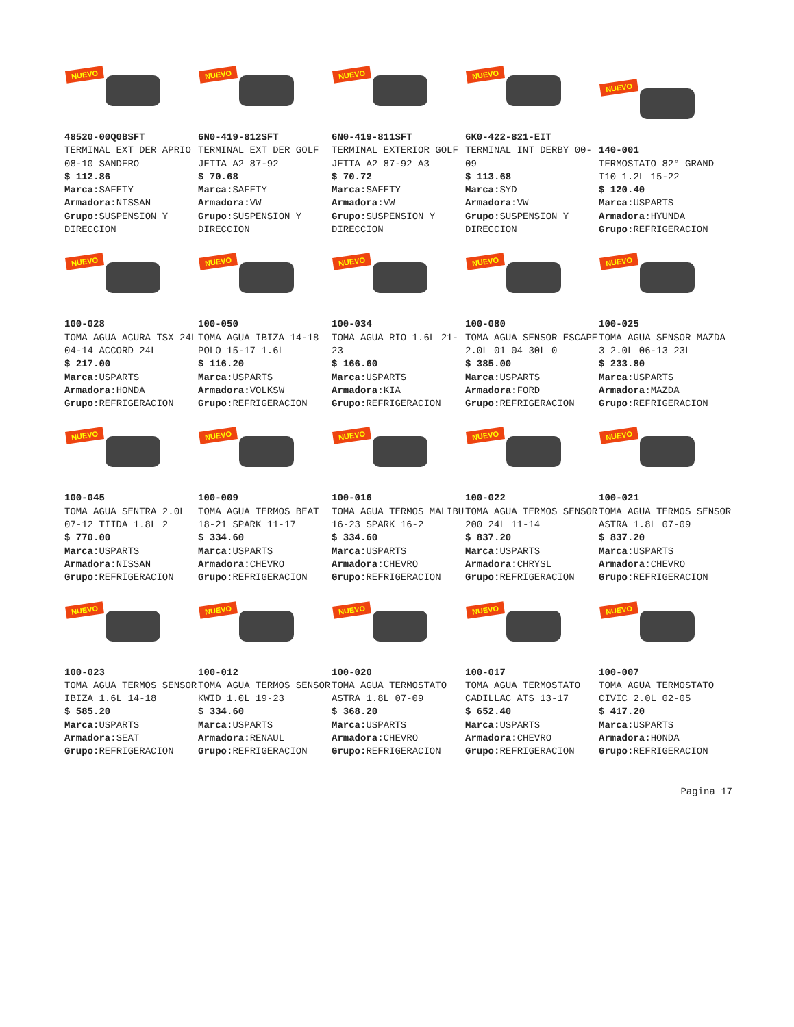NUEVO
48520-00Q0BSFT
TERMINAL EXT DER APRIO 08-10 SANDERO
$ 112.86
Marca: SAFETY
Armadora: NISSAN
Grupo: SUSPENSION Y DIRECCION
NUEVO
6N0-419-812SFT
TERMINAL EXT DER GOLF JETTA A2 87-92
$ 70.68
Marca: SAFETY
Armadora: VW
Grupo: SUSPENSION Y DIRECCION
NUEVO
6N0-419-811SFT
TERMINAL EXTERIOR GOLF JETTA A2 87-92 A3
$ 70.72
Marca: SAFETY
Armadora: VW
Grupo: SUSPENSION Y DIRECCION
NUEVO
6K0-422-821-EIT
TERMINAL INT DERBY 00-09
$ 113.68
Marca: SYD
Armadora: VW
Grupo: SUSPENSION Y DIRECCION
NUEVO
140-001
TERMOSTATO 82° GRAND I10 1.2L 15-22
$ 120.40
Marca: USPARTS
Armadora: HYUNDA
Grupo: REFRIGERACION
NUEVO
100-028
TOMA AGUA ACURA TSX 24L 04-14 ACCORD 24L
$ 217.00
Marca: USPARTS
Armadora: HONDA
Grupo: REFRIGERACION
NUEVO
100-050
TOMA AGUA IBIZA 14-18 POLO 15-17 1.6L
$ 116.20
Marca: USPARTS
Armadora: VOLKSW
Grupo: REFRIGERACION
NUEVO
100-034
TOMA AGUA RIO 1.6L 21-23
$ 166.60
Marca: USPARTS
Armadora: KIA
Grupo: REFRIGERACION
NUEVO
100-080
TOMA AGUA SENSOR ESCAPE 2.0L 01 04 30L 0
$ 385.00
Marca: USPARTS
Armadora: FORD
Grupo: REFRIGERACION
NUEVO
100-025
TOMA AGUA SENSOR MAZDA 3 2.0L 06-13 23L
$ 233.80
Marca: USPARTS
Armadora: MAZDA
Grupo: REFRIGERACION
NUEVO
100-045
TOMA AGUA SENTRA 2.0L 07-12 TIIDA 1.8L 2
$ 770.00
Marca: USPARTS
Armadora: NISSAN
Grupo: REFRIGERACION
NUEVO
100-009
TOMA AGUA TERMOS BEAT 18-21 SPARK 11-17
$ 334.60
Marca: USPARTS
Armadora: CHEVRO
Grupo: REFRIGERACION
NUEVO
100-016
TOMA AGUA TERMOS MALIBU 16-23 SPARK 16-2
$ 334.60
Marca: USPARTS
Armadora: CHEVRO
Grupo: REFRIGERACION
NUEVO
100-022
TOMA AGUA TERMOS SENSOR 200 24L 11-14
$ 837.20
Marca: USPARTS
Armadora: CHRYSL
Grupo: REFRIGERACION
NUEVO
100-021
TOMA AGUA TERMOS SENSOR ASTRA 1.8L 07-09
$ 837.20
Marca: USPARTS
Armadora: CHEVRO
Grupo: REFRIGERACION
NUEVO
100-023
TOMA AGUA TERMOS SENSOR IBIZA 1.6L 14-18
$ 585.20
Marca: USPARTS
Armadora: SEAT
Grupo: REFRIGERACION
NUEVO
100-012
TOMA AGUA TERMOS SENSOR KWID 1.0L 19-23
$ 334.60
Marca: USPARTS
Armadora: RENAUL
Grupo: REFRIGERACION
NUEVO
100-020
TOMA AGUA TERMOSTATO ASTRA 1.8L 07-09
$ 368.20
Marca: USPARTS
Armadora: CHEVRO
Grupo: REFRIGERACION
NUEVO
100-017
TOMA AGUA TERMOSTATO CADILLAC ATS 13-17
$ 652.40
Marca: USPARTS
Armadora: CHEVRO
Grupo: REFRIGERACION
NUEVO
100-007
TOMA AGUA TERMOSTATO CIVIC 2.0L 02-05
$ 417.20
Marca: USPARTS
Armadora: HONDA
Grupo: REFRIGERACION
Pagina 17